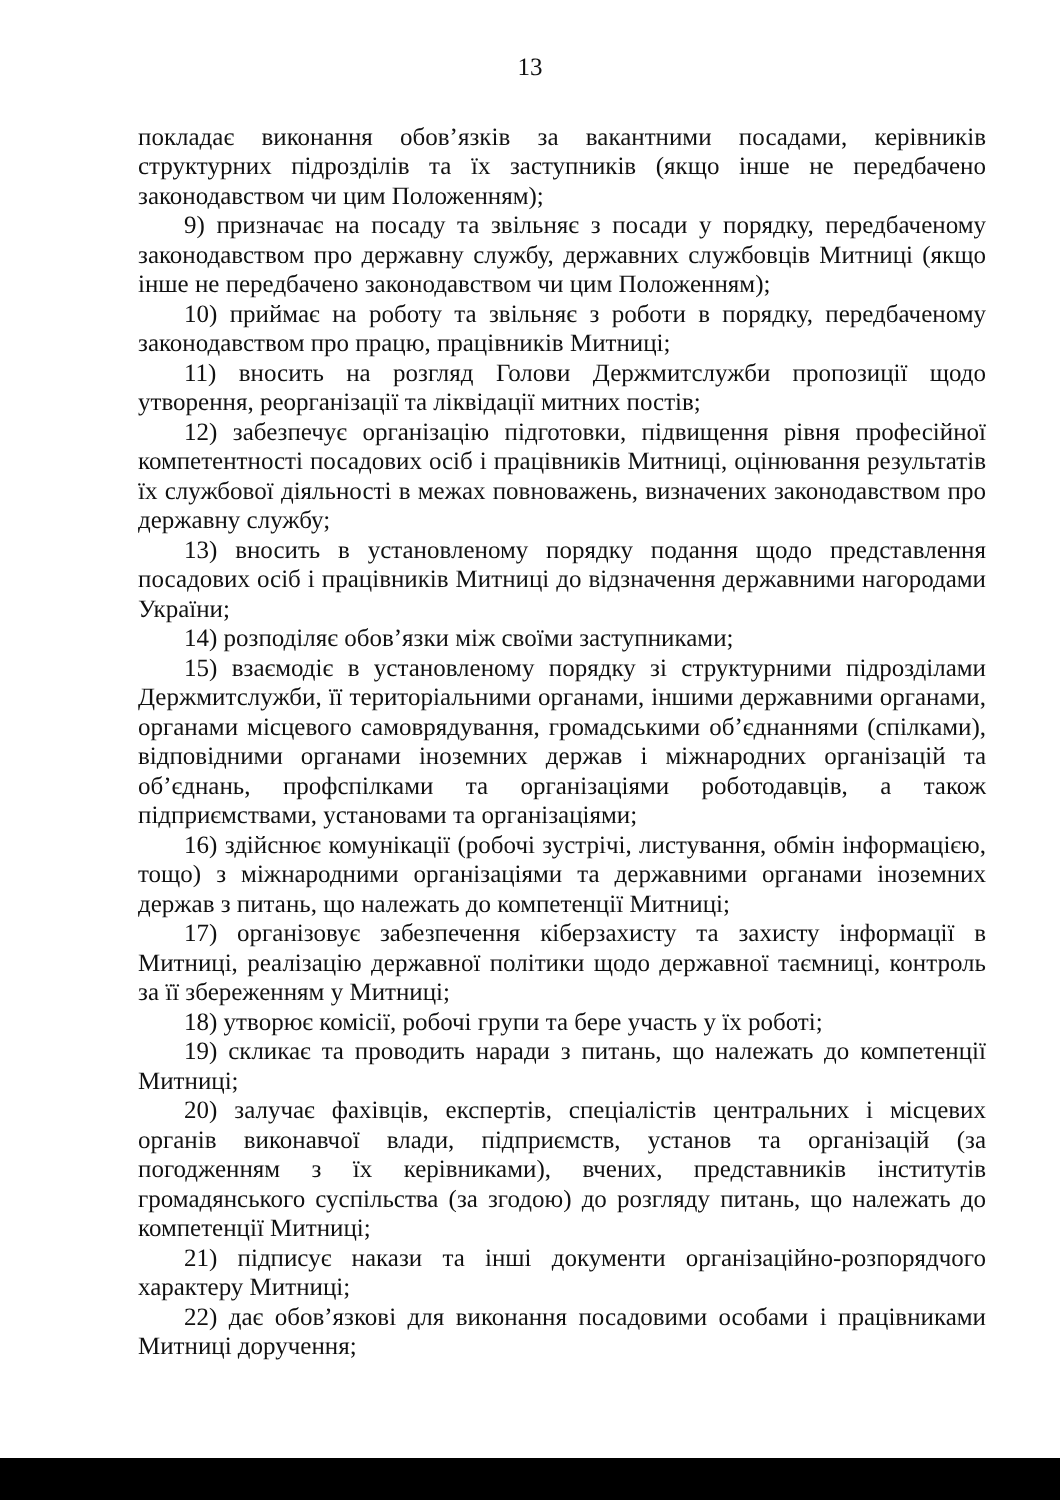13
покладає виконання обов’язків за вакантними посадами, керівників структурних підрозділів та їх заступників (якщо інше не передбачено законодавством чи цим Положенням);
9) призначає на посаду та звільняє з посади у порядку, передбаченому законодавством про державну службу, державних службовців Митниці (якщо інше не передбачено законодавством чи цим Положенням);
10) приймає на роботу та звільняє з роботи в порядку, передбаченому законодавством про працю, працівників Митниці;
11) вносить на розгляд Голови Держмитслужби пропозиції щодо утворення, реорганізації та ліквідації митних постів;
12) забезпечує організацію підготовки, підвищення рівня професійної компетентності посадових осіб і працівників Митниці, оцінювання результатів їх службової діяльності в межах повноважень, визначених законодавством про державну службу;
13) вносить в установленому порядку подання щодо представлення посадових осіб і працівників Митниці до відзначення державними нагородами України;
14) розподіляє обов’язки між своїми заступниками;
15) взаємодіє в установленому порядку зі структурними підрозділами Держмитслужби, її територіальними органами, іншими державними органами, органами місцевого самоврядування, громадськими об’єднаннями (спілками), відповідними органами іноземних держав і міжнародних організацій та об’єднань, профспілками та організаціями роботодавців, а також підприємствами, установами та організаціями;
16) здійснює комунікації (робочі зустрічі, листування, обмін інформацією, тощо) з міжнародними організаціями та державними органами іноземних держав з питань, що належать до компетенції Митниці;
17) організовує забезпечення кіберзахисту та захисту інформації в Митниці, реалізацію державної політики щодо державної таємниці, контроль за її збереженням у Митниці;
18) утворює комісії, робочі групи та бере участь у їх роботі;
19) скликає та проводить наради з питань, що належать до компетенції Митниці;
20) залучає фахівців, експертів, спеціалістів центральних і місцевих органів виконавчої влади, підприємств, установ та організацій (за погодженням з їх керівниками), вчених, представників інститутів громадянського суспільства (за згодою) до розгляду питань, що належать до компетенції Митниці;
21) підписує накази та інші документи організаційно-розпорядчого характеру Митниці;
22) дає обов’язкові для виконання посадовими особами і працівниками Митниці доручення;